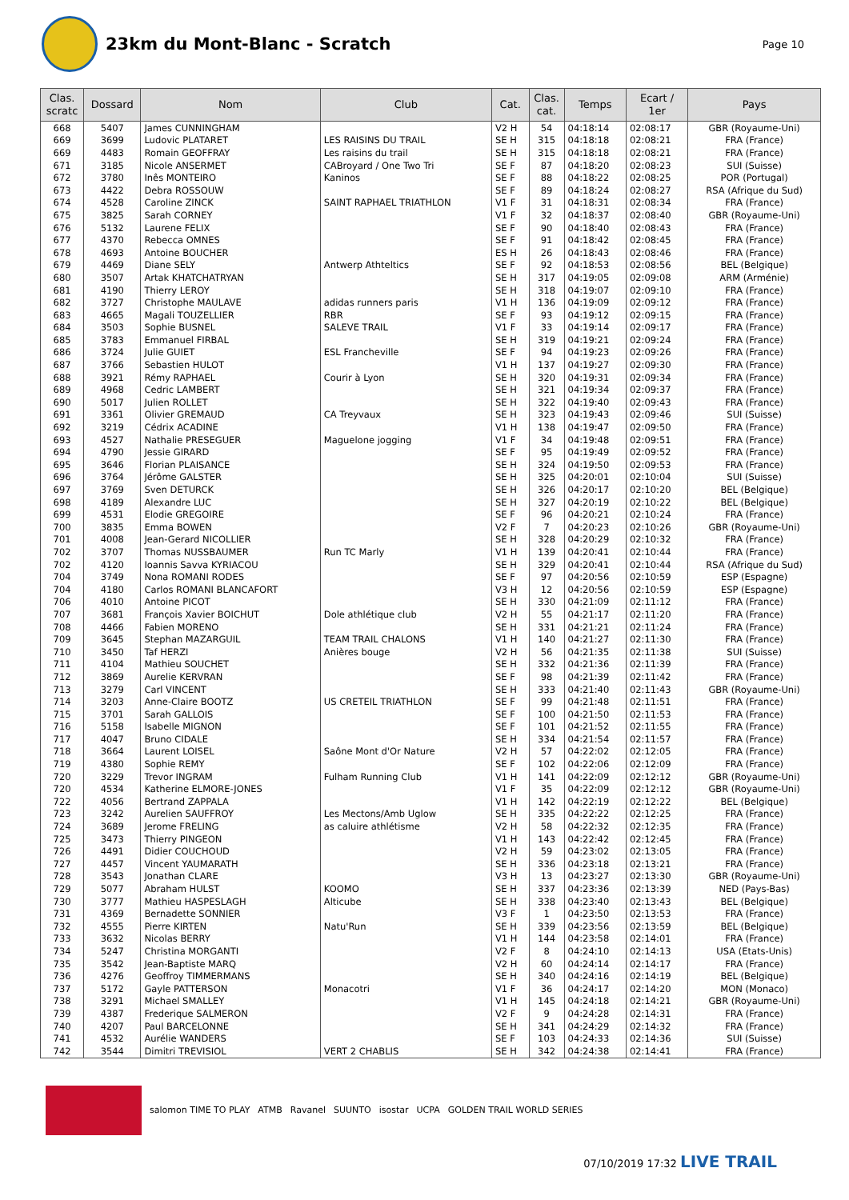23km du Mont-Blanc - Scratch
Page 10
| Clas. scratc | Dossard | Nom | Club | Cat. | Clas. cat. | Temps | Ecart / 1er | Pays |
| --- | --- | --- | --- | --- | --- | --- | --- | --- |
| 668 | 5407 | James CUNNINGHAM | | V2 H | 54 | 04:18:14 | 02:08:17 | GBR (Royaume-Uni) |
| 669 | 3699 | Ludovic PLATARET | LES RAISINS DU TRAIL | SE H | 315 | 04:18:18 | 02:08:21 | FRA (France) |
| 669 | 4483 | Romain GEOFFRAY | Les raisins du trail | SE H | 315 | 04:18:18 | 02:08:21 | FRA (France) |
| 671 | 3185 | Nicole ANSERMET | CABroyard / One Two Tri | SE F | 87 | 04:18:20 | 02:08:23 | SUI (Suisse) |
| 672 | 3780 | Inês MONTEIRO | Kaninos | SE F | 88 | 04:18:22 | 02:08:25 | POR (Portugal) |
| 673 | 4422 | Debra ROSSOUW | | SE F | 89 | 04:18:24 | 02:08:27 | RSA (Afrique du Sud) |
| 674 | 4528 | Caroline ZINCK | SAINT RAPHAEL TRIATHLON | V1 F | 31 | 04:18:31 | 02:08:34 | FRA (France) |
| 675 | 3825 | Sarah CORNEY | | V1 F | 32 | 04:18:37 | 02:08:40 | GBR (Royaume-Uni) |
| 676 | 5132 | Laurene FELIX | | SE F | 90 | 04:18:40 | 02:08:43 | FRA (France) |
| 677 | 4370 | Rebecca OMNES | | SE F | 91 | 04:18:42 | 02:08:45 | FRA (France) |
| 678 | 4693 | Antoine BOUCHER | | ES H | 26 | 04:18:43 | 02:08:46 | FRA (France) |
| 679 | 4469 | Diane SELY | Antwerp Athteltics | SE F | 92 | 04:18:53 | 02:08:56 | BEL (Belgique) |
| 680 | 3507 | Artak KHATCHATRYAN | | SE H | 317 | 04:19:05 | 02:09:08 | ARM (Arménie) |
| 681 | 4190 | Thierry LEROY | | SE H | 318 | 04:19:07 | 02:09:10 | FRA (France) |
| 682 | 3727 | Christophe MAULAVE | adidas runners paris | V1 H | 136 | 04:19:09 | 02:09:12 | FRA (France) |
| 683 | 4665 | Magali TOUZELLIER | RBR | SE F | 93 | 04:19:12 | 02:09:15 | FRA (France) |
| 684 | 3503 | Sophie BUSNEL | SALEVE TRAIL | V1 F | 33 | 04:19:14 | 02:09:17 | FRA (France) |
| 685 | 3783 | Emmanuel FIRBAL | | SE H | 319 | 04:19:21 | 02:09:24 | FRA (France) |
| 686 | 3724 | Julie GUIET | ESL Francheville | SE F | 94 | 04:19:23 | 02:09:26 | FRA (France) |
| 687 | 3766 | Sebastien HULOT | | V1 H | 137 | 04:19:27 | 02:09:30 | FRA (France) |
| 688 | 3921 | Rémy RAPHAEL | Courir à Lyon | SE H | 320 | 04:19:31 | 02:09:34 | FRA (France) |
| 689 | 4968 | Cedric LAMBERT | | SE H | 321 | 04:19:34 | 02:09:37 | FRA (France) |
| 690 | 5017 | Julien ROLLET | | SE H | 322 | 04:19:40 | 02:09:43 | FRA (France) |
| 691 | 3361 | Olivier GREMAUD | CA Treyvaux | SE H | 323 | 04:19:43 | 02:09:46 | SUI (Suisse) |
| 692 | 3219 | Cédrix ACADINE | | V1 H | 138 | 04:19:47 | 02:09:50 | FRA (France) |
| 693 | 4527 | Nathalie PRESEGUER | Maguelone jogging | V1 F | 34 | 04:19:48 | 02:09:51 | FRA (France) |
| 694 | 4790 | Jessie GIRARD | | SE F | 95 | 04:19:49 | 02:09:52 | FRA (France) |
| 695 | 3646 | Florian PLAISANCE | | SE H | 324 | 04:19:50 | 02:09:53 | FRA (France) |
| 696 | 3764 | Jérôme GALSTER | | SE H | 325 | 04:20:01 | 02:10:04 | SUI (Suisse) |
| 697 | 3769 | Sven DETURCK | | SE H | 326 | 04:20:17 | 02:10:20 | BEL (Belgique) |
| 698 | 4189 | Alexandre LUC | | SE H | 327 | 04:20:19 | 02:10:22 | BEL (Belgique) |
| 699 | 4531 | Elodie GREGOIRE | | SE F | 96 | 04:20:21 | 02:10:24 | FRA (France) |
| 700 | 3835 | Emma BOWEN | | V2 F | 7 | 04:20:23 | 02:10:26 | GBR (Royaume-Uni) |
| 701 | 4008 | Jean-Gerard NICOLLIER | | SE H | 328 | 04:20:29 | 02:10:32 | FRA (France) |
| 702 | 3707 | Thomas NUSSBAUMER | Run TC Marly | V1 H | 139 | 04:20:41 | 02:10:44 | FRA (France) |
| 702 | 4120 | Ioannis Savva KYRIACOU | | SE H | 329 | 04:20:41 | 02:10:44 | RSA (Afrique du Sud) |
| 704 | 3749 | Nona ROMANI RODES | | SE F | 97 | 04:20:56 | 02:10:59 | ESP (Espagne) |
| 704 | 4180 | Carlos ROMANI BLANCAFORT | | V3 H | 12 | 04:20:56 | 02:10:59 | ESP (Espagne) |
| 706 | 4010 | Antoine PICOT | | SE H | 330 | 04:21:09 | 02:11:12 | FRA (France) |
| 707 | 3681 | François Xavier BOICHUT | Dole athlétique club | V2 H | 55 | 04:21:17 | 02:11:20 | FRA (France) |
| 708 | 4466 | Fabien MORENO | | SE H | 331 | 04:21:21 | 02:11:24 | FRA (France) |
| 709 | 3645 | Stephan MAZARGUIL | TEAM TRAIL CHALONS | V1 H | 140 | 04:21:27 | 02:11:30 | FRA (France) |
| 710 | 3450 | Taf HERZI | Anières bouge | V2 H | 56 | 04:21:35 | 02:11:38 | SUI (Suisse) |
| 711 | 4104 | Mathieu SOUCHET | | SE H | 332 | 04:21:36 | 02:11:39 | FRA (France) |
| 712 | 3869 | Aurelie KERVRAN | | SE F | 98 | 04:21:39 | 02:11:42 | FRA (France) |
| 713 | 3279 | Carl VINCENT | | SE H | 333 | 04:21:40 | 02:11:43 | GBR (Royaume-Uni) |
| 714 | 3203 | Anne-Claire BOOTZ | US CRETEIL TRIATHLON | SE F | 99 | 04:21:48 | 02:11:51 | FRA (France) |
| 715 | 3701 | Sarah GALLOIS | | SE F | 100 | 04:21:50 | 02:11:53 | FRA (France) |
| 716 | 5158 | Isabelle MIGNON | | SE F | 101 | 04:21:52 | 02:11:55 | FRA (France) |
| 717 | 4047 | Bruno CIDALE | | SE H | 334 | 04:21:54 | 02:11:57 | FRA (France) |
| 718 | 3664 | Laurent LOISEL | Saône Mont d'Or Nature | V2 H | 57 | 04:22:02 | 02:12:05 | FRA (France) |
| 719 | 4380 | Sophie REMY | | SE F | 102 | 04:22:06 | 02:12:09 | FRA (France) |
| 720 | 3229 | Trevor INGRAM | Fulham Running Club | V1 H | 141 | 04:22:09 | 02:12:12 | GBR (Royaume-Uni) |
| 720 | 4534 | Katherine ELMORE-JONES | | V1 F | 35 | 04:22:09 | 02:12:12 | GBR (Royaume-Uni) |
| 722 | 4056 | Bertrand ZAPPALA | | V1 H | 142 | 04:22:19 | 02:12:22 | BEL (Belgique) |
| 723 | 3242 | Aurelien SAUFFROY | Les Mectons/Amb Uglow | SE H | 335 | 04:22:22 | 02:12:25 | FRA (France) |
| 724 | 3689 | Jerome FRELING | as caluire athlétisme | V2 H | 58 | 04:22:32 | 02:12:35 | FRA (France) |
| 725 | 3473 | Thierry PINGEON | | V1 H | 143 | 04:22:42 | 02:12:45 | FRA (France) |
| 726 | 4491 | Didier COUCHOUD | | V2 H | 59 | 04:23:02 | 02:13:05 | FRA (France) |
| 727 | 4457 | Vincent YAUMARATH | | SE H | 336 | 04:23:18 | 02:13:21 | FRA (France) |
| 728 | 3543 | Jonathan CLARE | | V3 H | 13 | 04:23:27 | 02:13:30 | GBR (Royaume-Uni) |
| 729 | 5077 | Abraham HULST | KOOMO | SE H | 337 | 04:23:36 | 02:13:39 | NED (Pays-Bas) |
| 730 | 3777 | Mathieu HASPESLAGH | Alticube | SE H | 338 | 04:23:40 | 02:13:43 | BEL (Belgique) |
| 731 | 4369 | Bernadette SONNIER | | V3 F | 1 | 04:23:50 | 02:13:53 | FRA (France) |
| 732 | 4555 | Pierre KIRTEN | Natu'Run | SE H | 339 | 04:23:56 | 02:13:59 | BEL (Belgique) |
| 733 | 3632 | Nicolas BERRY | | V1 H | 144 | 04:23:58 | 02:14:01 | FRA (France) |
| 734 | 5247 | Christina MORGANTI | | V2 F | 8 | 04:24:10 | 02:14:13 | USA (Etats-Unis) |
| 735 | 3542 | Jean-Baptiste MARQ | | V2 H | 60 | 04:24:14 | 02:14:17 | FRA (France) |
| 736 | 4276 | Geoffroy TIMMERMANS | | SE H | 340 | 04:24:16 | 02:14:19 | BEL (Belgique) |
| 737 | 5172 | Gayle PATTERSON | Monacotri | V1 F | 36 | 04:24:17 | 02:14:20 | MON (Monaco) |
| 738 | 3291 | Michael SMALLEY | | V1 H | 145 | 04:24:18 | 02:14:21 | GBR (Royaume-Uni) |
| 739 | 4387 | Frederique SALMERON | | V2 F | 9 | 04:24:28 | 02:14:31 | FRA (France) |
| 740 | 4207 | Paul BARCELONNE | | SE H | 341 | 04:24:29 | 02:14:32 | FRA (France) |
| 741 | 4532 | Aurélie WANDERS | | SE F | 103 | 04:24:33 | 02:14:36 | SUI (Suisse) |
| 742 | 3544 | Dimitri TREVISIOL | VERT 2 CHABLIS | SE H | 342 | 04:24:38 | 02:14:41 | FRA (France) |
salomon TIME TO PLAY ATMB Ravanel SUUNTO isostar UCPA GOLDEN TRAIL WORLD SERIES
07/10/2019 17:32 LIVE TRAIL